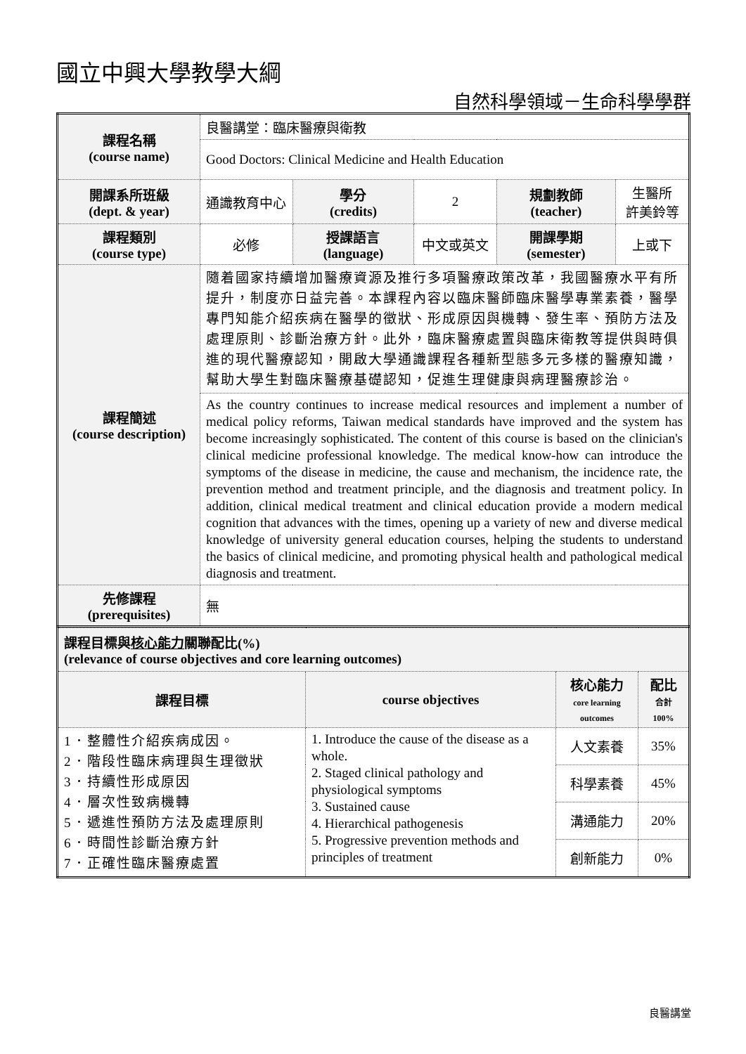國立中興大學教學大綱
自然科學領域－生命科學學群
| 課程名稱 (course name) | 良醫講堂：臨床醫療與衛教 | | | | |
| | Good Doctors: Clinical Medicine and Health Education | | | | |
| 開課系所班級 (dept. & year) | 通識教育中心 | 學分 (credits) | 2 | 規劃教師 (teacher) | 生醫所 許美鈴等 |
| 課程類別 (course type) | 必修 | 授課語言 (language) | 中文或英文 | 開課學期 (semester) | 上或下 |
| 課程簡述 (course description) | 隨着國家持續增加醫療資源及推行多項醫療政策改革，我國醫療水平有所提升，制度亦日益完善。本課程內容以臨床醫師臨床醫學專業素養，醫學專門知能介紹疾病在醫學的徵狀、形成原因與機轉、發生率、預防方法及處理原則、診斷治療方針。此外，臨床醫療處置與臨床衛教等提供與時俱進的現代醫療認知，開啟大學通識課程各種新型態多元多樣的醫療知識，幫助大學生對臨床醫療基礎認知，促進生理健康與病理醫療診治。 | | | | |
| | As the country continues to increase medical resources and implement a number of medical policy reforms, Taiwan medical standards have improved and the system has become increasingly sophisticated. The content of this course is based on the clinician's clinical medicine professional knowledge. The medical know-how can introduce the symptoms of the disease in medicine, the cause and mechanism, the incidence rate, the prevention method and treatment principle, and the diagnosis and treatment policy. In addition, clinical medical treatment and clinical education provide a modern medical cognition that advances with the times, opening up a variety of new and diverse medical knowledge of university general education courses, helping the students to understand the basics of clinical medicine, and promoting physical health and pathological medical diagnosis and treatment. | | | | |
| 先修課程 (prerequisites) | 無 | | | | |
| 課程目標與 核心能力 關聯配比(%) (relevance of course objectives and core learning outcomes) | | | |
| 課程目標 | course objectives | 核心能力 core learning outcomes | 配比 合計 100% |
| 1．整體性介紹疾病成因。 2．階段性臨床病理與生理徵狀 3．持續性形成原因 4．層次性致病機轉 5．遞進性預防方法及處理原則 6．時間性診斷治療方針 7．正確性臨床醫療處置 | 1. Introduce the cause of the disease as a whole. 2. Staged clinical pathology and physiological symptoms 3. Sustained cause 4. Hierarchical pathogenesis 5. Progressive prevention methods and principles of treatment | 人文素養 | 35% |
| | | 科學素養 | 45% |
| | | 溝通能力 | 20% |
| | | 創新能力 | 0% |
良醫講堂